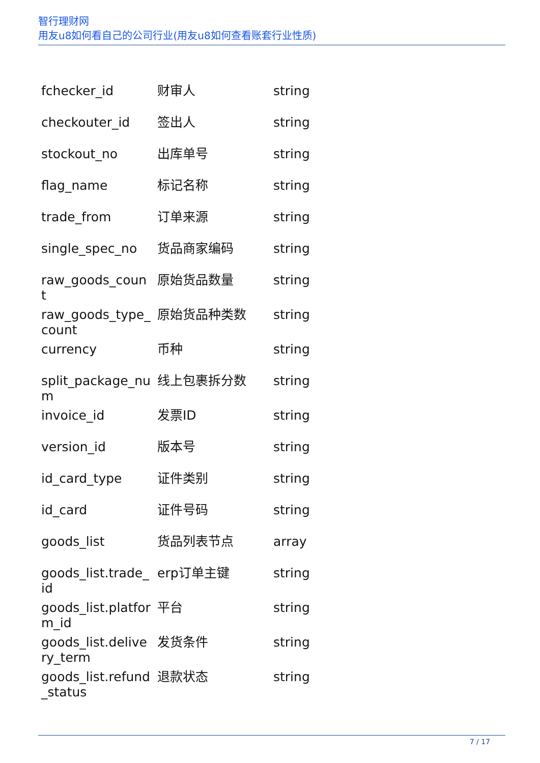智行理财网
用友u8如何看自己的公司行业(用友u8如何查看账套行业性质)
| fchecker_id | 财审人 | string |
| checkouter_id | 签出人 | string |
| stockout_no | 出库单号 | string |
| flag_name | 标记名称 | string |
| trade_from | 订单来源 | string |
| single_spec_no | 货品商家编码 | string |
| raw_goods_count | 原始货品数量 | string |
| raw_goods_type_count | 原始货品种类数 | string |
| currency | 币种 | string |
| split_package_num | 线上包裹拆分数 | string |
| invoice_id | 发票ID | string |
| version_id | 版本号 | string |
| id_card_type | 证件类别 | string |
| id_card | 证件号码 | string |
| goods_list | 货品列表节点 | array |
| goods_list.trade_id | erp订单主键 | string |
| goods_list.platform_id | 平台 | string |
| goods_list.delivery_term | 发货条件 | string |
| goods_list.refund_status | 退款状态 | string |
7 / 17